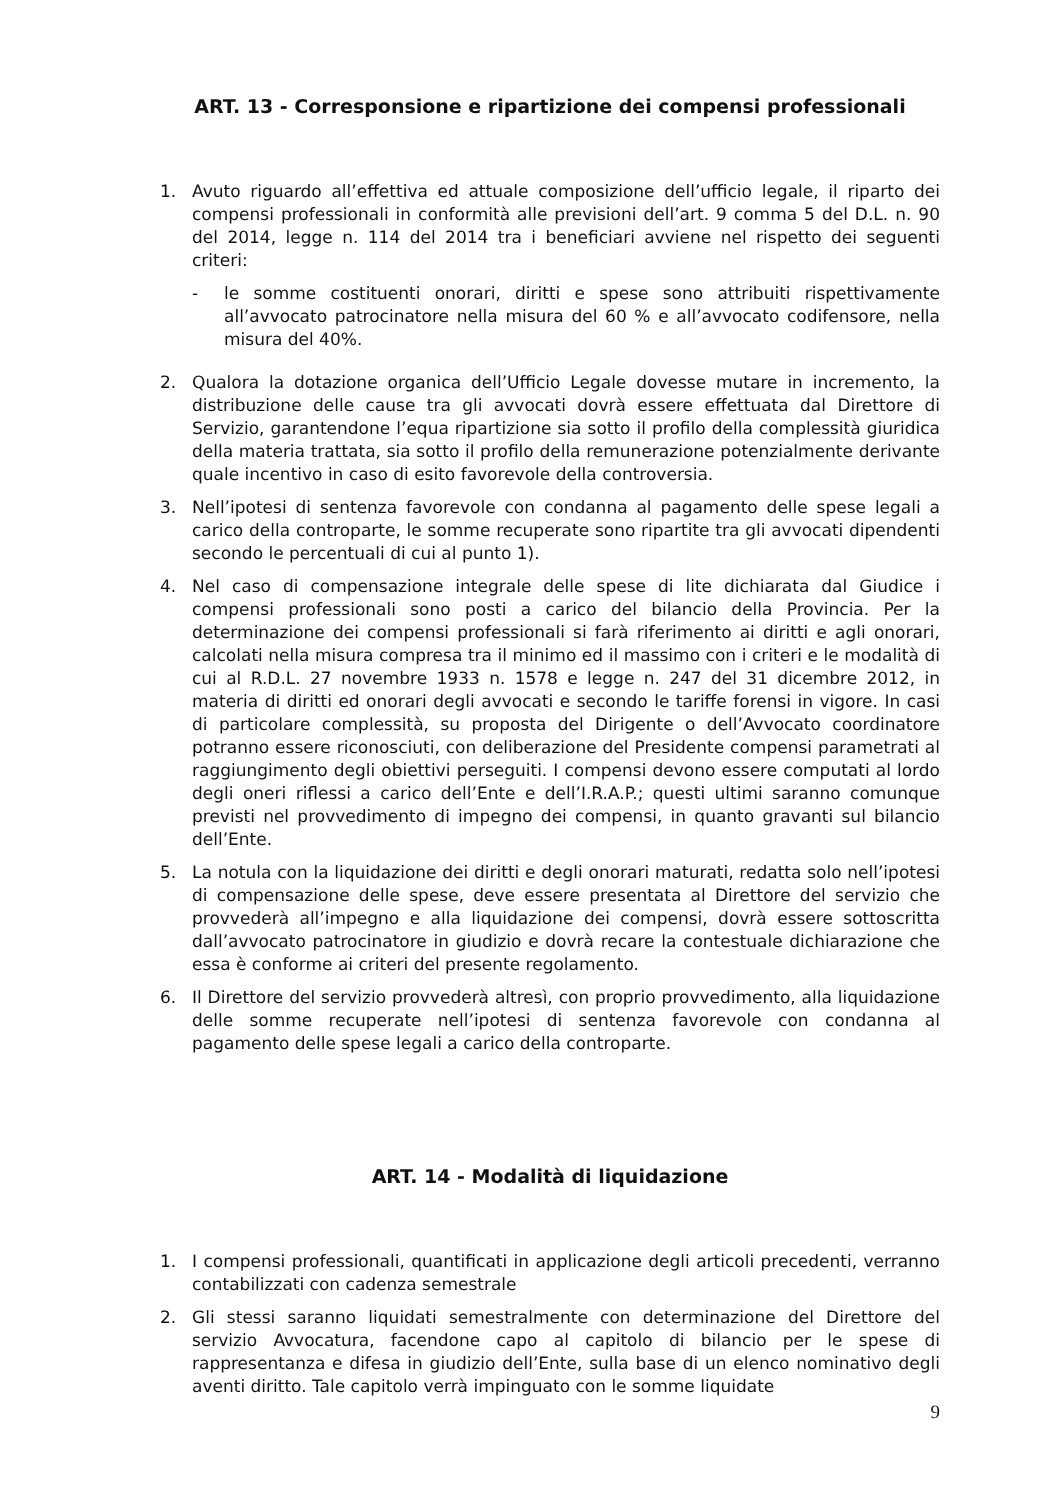ART. 13 - Corresponsione e ripartizione dei compensi professionali
1. Avuto riguardo all’effettiva ed attuale composizione dell’ufficio legale, il riparto dei compensi professionali in conformità alle previsioni dell’art. 9 comma 5 del D.L. n. 90 del 2014, legge n. 114 del 2014 tra i beneficiari avviene nel rispetto dei seguenti criteri:
- le somme costituenti onorari, diritti e spese sono attribuiti rispettivamente all’avvocato patrocinatore nella misura del 60 % e all’avvocato codifensore, nella misura del 40%.
2. Qualora la dotazione organica dell’Ufficio Legale dovesse mutare in incremento, la distribuzione delle cause tra gli avvocati dovrà essere effettuata dal Direttore di Servizio, garantendone l’equa ripartizione sia sotto il profilo della complessità giuridica della materia trattata, sia sotto il profilo della remunerazione potenzialmente derivante quale incentivo in caso di esito favorevole della controversia.
3. Nell’ipotesi di sentenza favorevole con condanna al pagamento delle spese legali a carico della controparte, le somme recuperate sono ripartite tra gli avvocati dipendenti secondo le percentuali di cui al punto 1).
4. Nel caso di compensazione integrale delle spese di lite dichiarata dal Giudice i compensi professionali sono posti a carico del bilancio della Provincia. Per la determinazione dei compensi professionali si farà riferimento ai diritti e agli onorari, calcolati nella misura compresa tra il minimo ed il massimo con i criteri e le modalità di cui al R.D.L. 27 novembre 1933 n. 1578 e legge n. 247 del 31 dicembre 2012, in materia di diritti ed onorari degli avvocati e secondo le tariffe forensi in vigore. In casi di particolare complessità, su proposta del Dirigente o dell’Avvocato coordinatore potranno essere riconosciuti, con deliberazione del Presidente compensi parametrati al raggiungimento degli obiettivi perseguiti. I compensi devono essere computati al lordo degli oneri riflessi a carico dell’Ente e dell’I.R.A.P.; questi ultimi saranno comunque previsti nel provvedimento di impegno dei compensi, in quanto gravanti sul bilancio dell’Ente.
5. La notula con la liquidazione dei diritti e degli onorari maturati, redatta solo nell’ipotesi di compensazione delle spese, deve essere presentata al Direttore del servizio che provvederà all’impegno e alla liquidazione dei compensi, dovrà essere sottoscritta dall’avvocato patrocinatore in giudizio e dovrà recare la contestuale dichiarazione che essa è conforme ai criteri del presente regolamento.
6. Il Direttore del servizio provvederà altresì, con proprio provvedimento, alla liquidazione delle somme recuperate nell’ipotesi di sentenza favorevole con condanna al pagamento delle spese legali a carico della controparte.
ART. 14 - Modalità di liquidazione
1. I compensi professionali, quantificati in applicazione degli articoli precedenti, verranno contabilizzati con cadenza semestrale
2. Gli stessi saranno liquidati semestralmente con determinazione del Direttore del servizio Avvocatura, facendone capo al capitolo di bilancio per le spese di rappresentanza e difesa in giudizio dell’Ente, sulla base di un elenco nominativo degli aventi diritto. Tale capitolo verrà impinguato con le somme liquidate
9